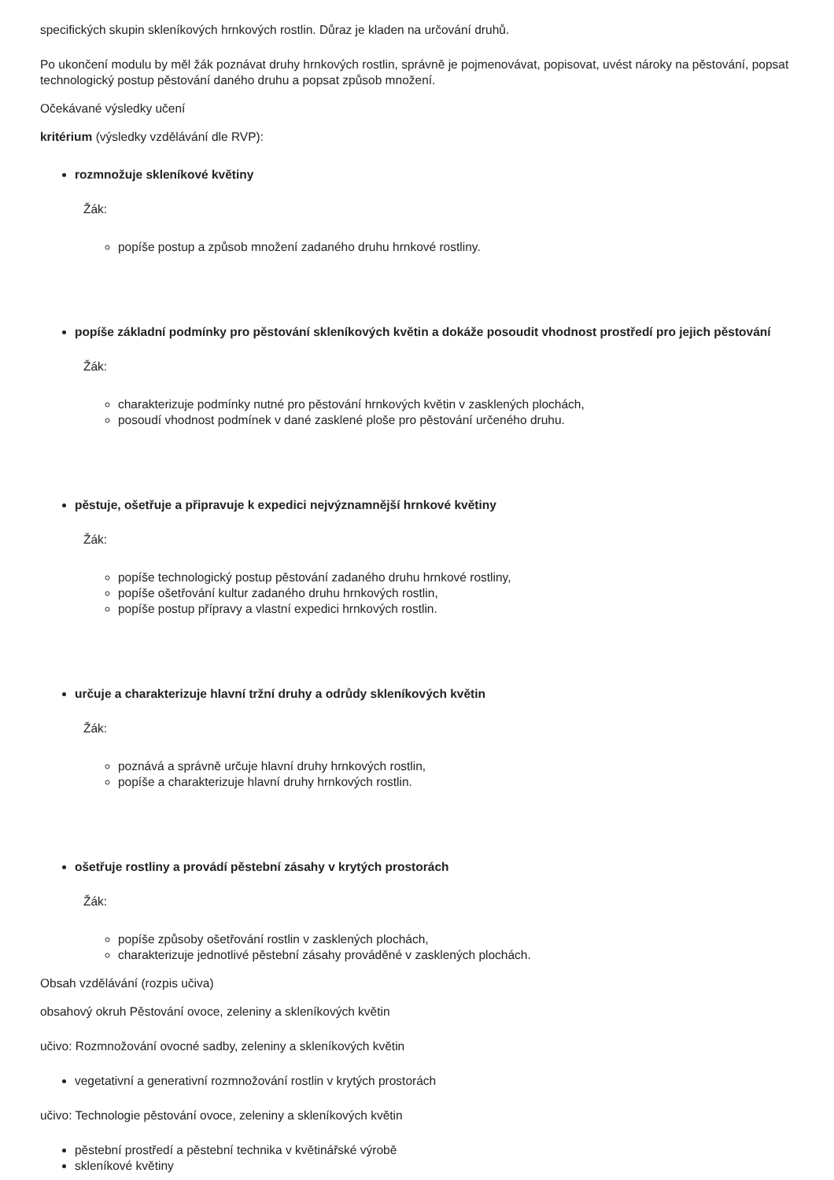specifických skupin skleníkových hrnkových rostlin. Důraz je kladen na určování druhů.
Po ukončení modulu by měl žák poznávat druhy hrnkových rostlin, správně je pojmenovávat, popisovat, uvést nároky na pěstování, popsat technologický postup pěstování daného druhu a popsat způsob množení.
Očekávané výsledky učení
kritérium (výsledky vzdělávání dle RVP):
rozmnožuje skleníkové květiny
Žák:
popíše postup a způsob množení zadaného druhu hrnkové rostliny.
popíše základní podmínky pro pěstování skleníkových květin a dokáže posoudit vhodnost prostředí pro jejich pěstování
Žák:
charakterizuje podmínky nutné pro pěstování hrnkových květin v zasklených plochách,
posoudí vhodnost podmínek v dané zasklené ploše pro pěstování určeného druhu.
pěstuje, ošetřuje a připravuje k expedici nejvýznamnější hrnkové květiny
Žák:
popíše technologický postup pěstování zadaného druhu hrnkové rostliny,
popíše ošetřování kultur zadaného druhu hrnkových rostlin,
popíše postup přípravy a vlastní expedici hrnkových rostlin.
určuje a charakterizuje hlavní tržní druhy a odrůdy skleníkových květin
Žák:
poznává a správně určuje hlavní druhy hrnkových rostlin,
popíše a charakterizuje hlavní druhy hrnkových rostlin.
ošetřuje rostliny a provádí pěstební zásahy v krytých prostorách
Žák:
popíše způsoby ošetřování rostlin v zasklených plochách,
charakterizuje jednotlivé pěstební zásahy prováděné v zasklených plochách.
Obsah vzdělávání (rozpis učiva)
obsahový okruh Pěstování ovoce, zeleniny a skleníkových květin
učivo: Rozmnožování ovocné sadby, zeleniny a skleníkových květin
vegetativní a generativní rozmnožování rostlin v krytých prostorách
učivo: Technologie pěstování ovoce, zeleniny a skleníkových květin
pěstební prostředí a pěstební technika v květinářské výrobě
skleníkové květiny